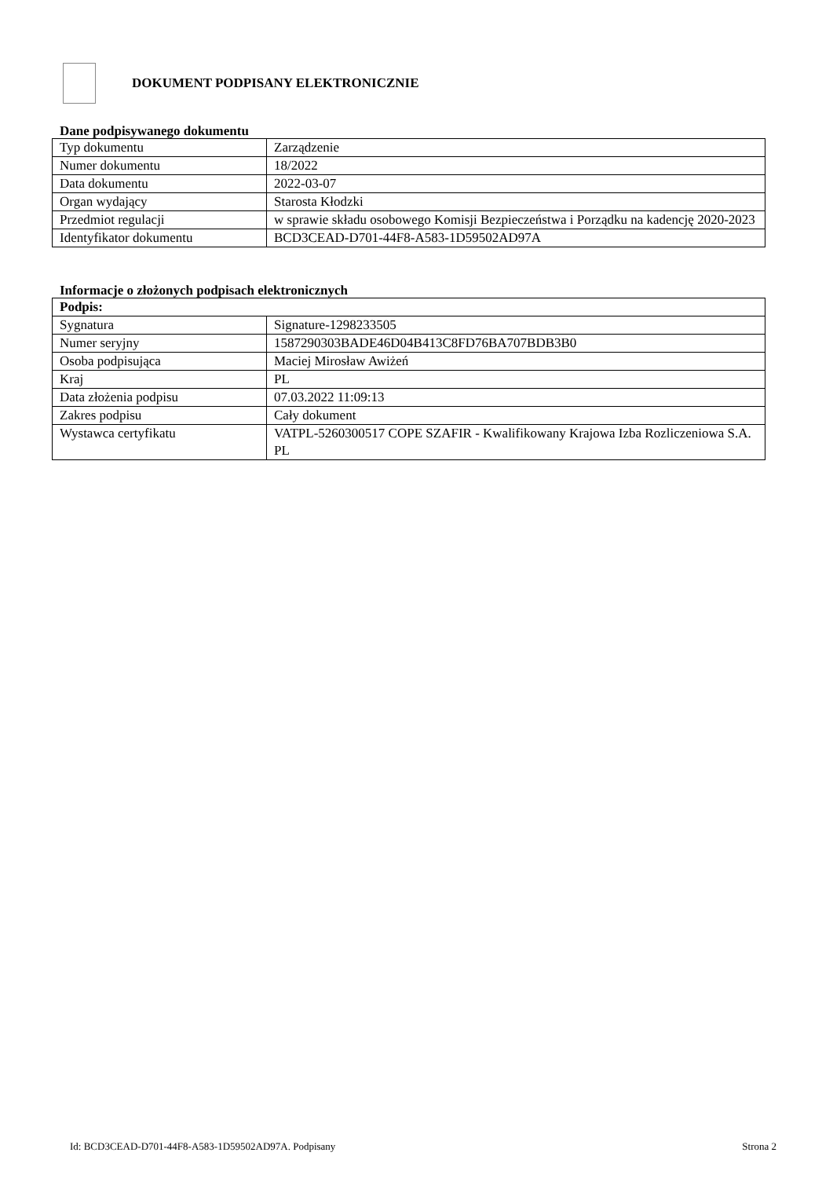DOKUMENT PODPISANY ELEKTRONICZNIE
Dane podpisywanego dokumentu
| Typ dokumentu | Zarządzenie |
| Numer dokumentu | 18/2022 |
| Data dokumentu | 2022-03-07 |
| Organ wydający | Starosta Kłodzki |
| Przedmiot regulacji | w sprawie składu osobowego Komisji Bezpieczeństwa i Porządku na kadencję 2020-2023 |
| Identyfikator dokumentu | BCD3CEAD-D701-44F8-A583-1D59502AD97A |
Informacje o złożonych podpisach elektronicznych
| Podpis: | |
| Sygnatura | Signature-1298233505 |
| Numer seryjny | 1587290303BADE46D04B413C8FD76BA707BDB3B0 |
| Osoba podpisująca | Maciej Mirosław Awiżeń |
| Kraj | PL |
| Data złożenia podpisu | 07.03.2022 11:09:13 |
| Zakres podpisu | Cały dokument |
| Wystawca certyfikatu | VATPL-5260300517 COPE SZAFIR - Kwalifikowany Krajowa Izba Rozliczeniowa S.A. PL |
Id: BCD3CEAD-D701-44F8-A583-1D59502AD97A. Podpisany Strona 2